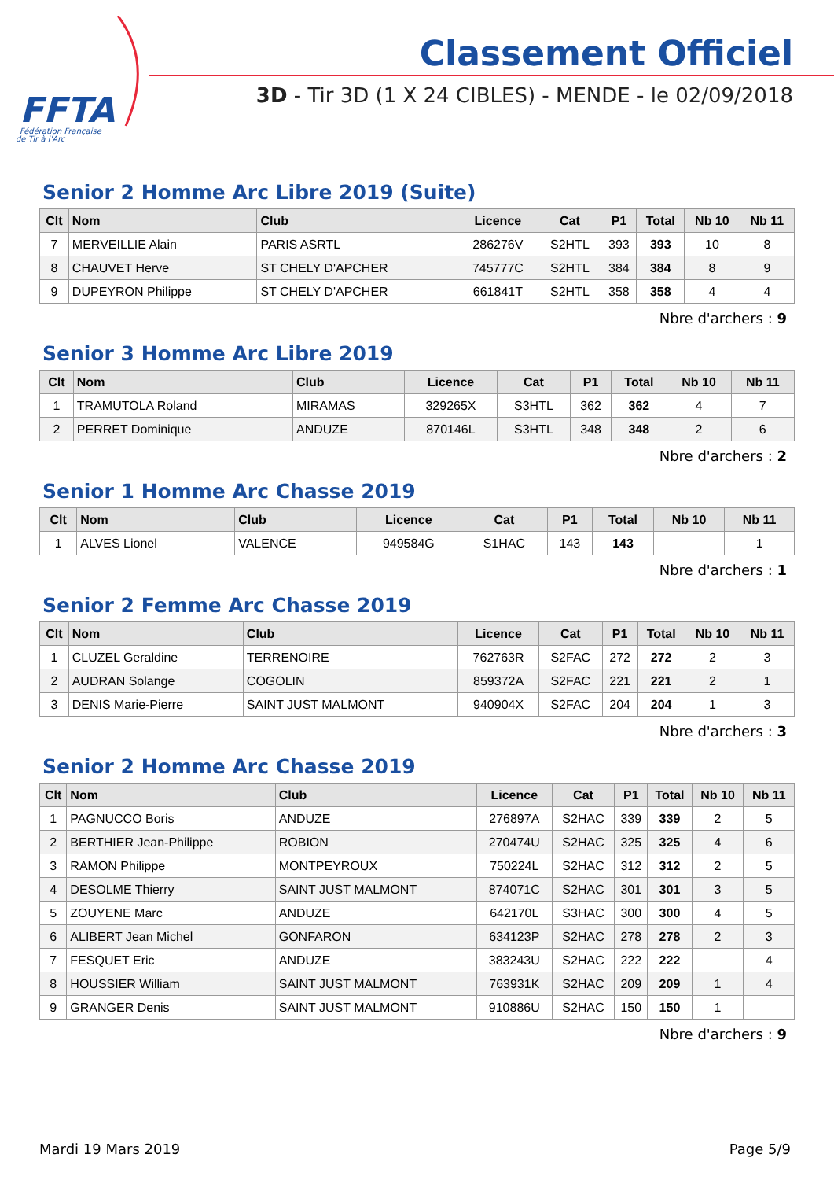FFTA
Fédération Française
de Tir à l'Arc
Classement Officiel
3D - Tir 3D (1 X 24 CIBLES) - MENDE - le 02/09/2018
Senior 2 Homme Arc Libre 2019 (Suite)
| Clt | Nom | Club | Licence | Cat | P1 | Total | Nb 10 | Nb 11 |
| --- | --- | --- | --- | --- | --- | --- | --- | --- |
| 7 | MERVEILLIE Alain | PARIS ASRTL | 286276V | S2HTL | 393 | 393 | 10 | 8 |
| 8 | CHAUVET Herve | ST CHELY D'APCHER | 745777C | S2HTL | 384 | 384 | 8 | 9 |
| 9 | DUPEYRON Philippe | ST CHELY D'APCHER | 661841T | S2HTL | 358 | 358 | 4 | 4 |
Nbre d'archers : 9
Senior 3 Homme Arc Libre 2019
| Clt | Nom | Club | Licence | Cat | P1 | Total | Nb 10 | Nb 11 |
| --- | --- | --- | --- | --- | --- | --- | --- | --- |
| 1 | TRAMUTOLA Roland | MIRAMAS | 329265X | S3HTL | 362 | 362 | 4 | 7 |
| 2 | PERRET Dominique | ANDUZE | 870146L | S3HTL | 348 | 348 | 2 | 6 |
Nbre d'archers : 2
Senior 1 Homme Arc Chasse 2019
| Clt | Nom | Club | Licence | Cat | P1 | Total | Nb 10 | Nb 11 |
| --- | --- | --- | --- | --- | --- | --- | --- | --- |
| 1 | ALVES Lionel | VALENCE | 949584G | S1HAC | 143 | 143 | | 1 |
Nbre d'archers : 1
Senior 2 Femme Arc Chasse 2019
| Clt | Nom | Club | Licence | Cat | P1 | Total | Nb 10 | Nb 11 |
| --- | --- | --- | --- | --- | --- | --- | --- | --- |
| 1 | CLUZEL Geraldine | TERRENOIRE | 762763R | S2FAC | 272 | 272 | 2 | 3 |
| 2 | AUDRAN Solange | COGOLIN | 859372A | S2FAC | 221 | 221 | 2 | 1 |
| 3 | DENIS Marie-Pierre | SAINT JUST MALMONT | 940904X | S2FAC | 204 | 204 | 1 | 3 |
Nbre d'archers : 3
Senior 2 Homme Arc Chasse 2019
| Clt | Nom | Club | Licence | Cat | P1 | Total | Nb 10 | Nb 11 |
| --- | --- | --- | --- | --- | --- | --- | --- | --- |
| 1 | PAGNUCCO Boris | ANDUZE | 276897A | S2HAC | 339 | 339 | 2 | 5 |
| 2 | BERTHIER Jean-Philippe | ROBION | 270474U | S2HAC | 325 | 325 | 4 | 6 |
| 3 | RAMON Philippe | MONTPEYROUX | 750224L | S2HAC | 312 | 312 | 2 | 5 |
| 4 | DESOLME Thierry | SAINT JUST MALMONT | 874071C | S2HAC | 301 | 301 | 3 | 5 |
| 5 | ZOUYENE Marc | ANDUZE | 642170L | S3HAC | 300 | 300 | 4 | 5 |
| 6 | ALIBERT Jean Michel | GONFARON | 634123P | S2HAC | 278 | 278 | 2 | 3 |
| 7 | FESQUET Eric | ANDUZE | 383243U | S2HAC | 222 | 222 | | 4 |
| 8 | HOUSSIER William | SAINT JUST MALMONT | 763931K | S2HAC | 209 | 209 | 1 | 4 |
| 9 | GRANGER Denis | SAINT JUST MALMONT | 910886U | S2HAC | 150 | 150 | 1 | |
Nbre d'archers : 9
Mardi 19 Mars 2019 Page 5/9